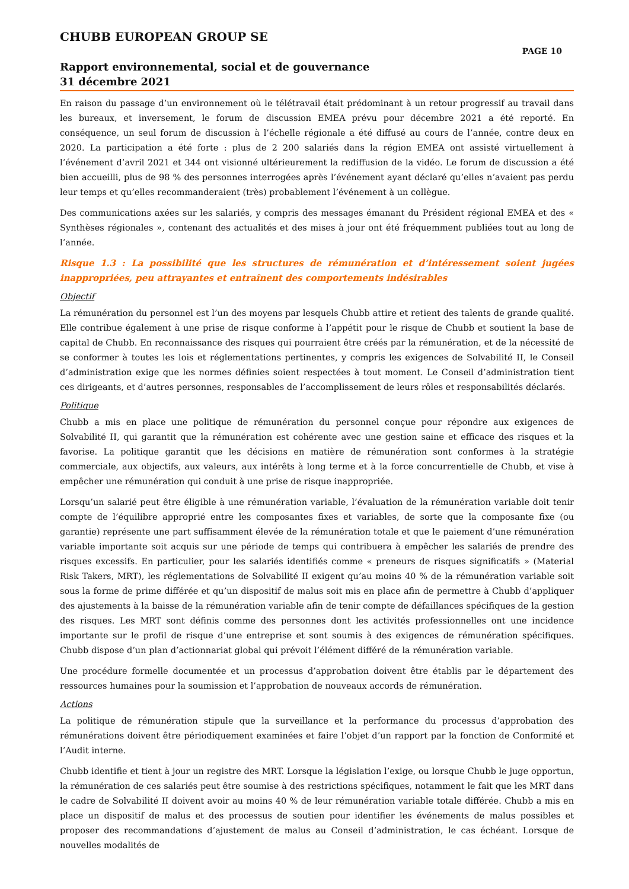CHUBB EUROPEAN GROUP SE
PAGE 10
Rapport environnemental, social et de gouvernance
31 décembre 2021
En raison du passage d’un environnement où le télétravail était prédominant à un retour progressif au travail dans les bureaux, et inversement, le forum de discussion EMEA prévu pour décembre 2021 a été reporté. En conséquence, un seul forum de discussion à l’échelle régionale a été diffusé au cours de l’année, contre deux en 2020. La participation a été forte : plus de 2 200 salariés dans la région EMEA ont assisté virtuellement à l’événement d’avril 2021 et 344 ont visionné ultérieurement la rediffusion de la vidéo. Le forum de discussion a été bien accueilli, plus de 98 % des personnes interrogées après l’événement ayant déclaré qu’elles n’avaient pas perdu leur temps et qu’elles recommanderaient (très) probablement l’événement à un collègue.
Des communications axées sur les salariés, y compris des messages émanant du Président régional EMEA et des « Synthèses régionales », contenant des actualités et des mises à jour ont été fréquemment publiées tout au long de l’année.
Risque 1.3 : La possibilité que les structures de rémunération et d’intéressement soient jugées inappropriées, peu attrayantes et entraînent des comportements indésirables
Objectif
La rémunération du personnel est l’un des moyens par lesquels Chubb attire et retient des talents de grande qualité. Elle contribue également à une prise de risque conforme à l’appétit pour le risque de Chubb et soutient la base de capital de Chubb. En reconnaissance des risques qui pourraient être créés par la rémunération, et de la nécessité de se conformer à toutes les lois et réglementations pertinentes, y compris les exigences de Solvabilité II, le Conseil d’administration exige que les normes définies soient respectées à tout moment. Le Conseil d’administration tient ces dirigeants, et d’autres personnes, responsables de l’accomplissement de leurs rôles et responsabilités déclarés.
Politique
Chubb a mis en place une politique de rémunération du personnel conçue pour répondre aux exigences de Solvabilité II, qui garantit que la rémunération est cohérente avec une gestion saine et efficace des risques et la favorise. La politique garantit que les décisions en matière de rémunération sont conformes à la stratégie commerciale, aux objectifs, aux valeurs, aux intérêts à long terme et à la force concurrentielle de Chubb, et vise à empêcher une rémunération qui conduit à une prise de risque inappropriée.
Lorsqu’un salarié peut être éligible à une rémunération variable, l’évaluation de la rémunération variable doit tenir compte de l’équilibre approprié entre les composantes fixes et variables, de sorte que la composante fixe (ou garantie) représente une part suffisamment élevée de la rémunération totale et que le paiement d’une rémunération variable importante soit acquis sur une période de temps qui contribuera à empêcher les salariés de prendre des risques excessifs. En particulier, pour les salariés identifiés comme « preneurs de risques significatifs » (Material Risk Takers, MRT), les réglementations de Solvabilité II exigent qu’au moins 40 % de la rémunération variable soit sous la forme de prime différée et qu’un dispositif de malus soit mis en place afin de permettre à Chubb d’appliquer des ajustements à la baisse de la rémunération variable afin de tenir compte de défaillances spécifiques de la gestion des risques. Les MRT sont définis comme des personnes dont les activités professionnelles ont une incidence importante sur le profil de risque d’une entreprise et sont soumis à des exigences de rémunération spécifiques. Chubb dispose d’un plan d’actionnariat global qui prévoit l’élément différé de la rémunération variable.
Une procédure formelle documentée et un processus d’approbation doivent être établis par le département des ressources humaines pour la soumission et l’approbation de nouveaux accords de rémunération.
Actions
La politique de rémunération stipule que la surveillance et la performance du processus d’approbation des rémunérations doivent être périodiquement examinées et faire l’objet d’un rapport par la fonction de Conformité et l’Audit interne.
Chubb identifie et tient à jour un registre des MRT. Lorsque la législation l’exige, ou lorsque Chubb le juge opportun, la rémunération de ces salariés peut être soumise à des restrictions spécifiques, notamment le fait que les MRT dans le cadre de Solvabilité II doivent avoir au moins 40 % de leur rémunération variable totale différée. Chubb a mis en place un dispositif de malus et des processus de soutien pour identifier les événements de malus possibles et proposer des recommandations d’ajustement de malus au Conseil d’administration, le cas échéant. Lorsque de nouvelles modalités de